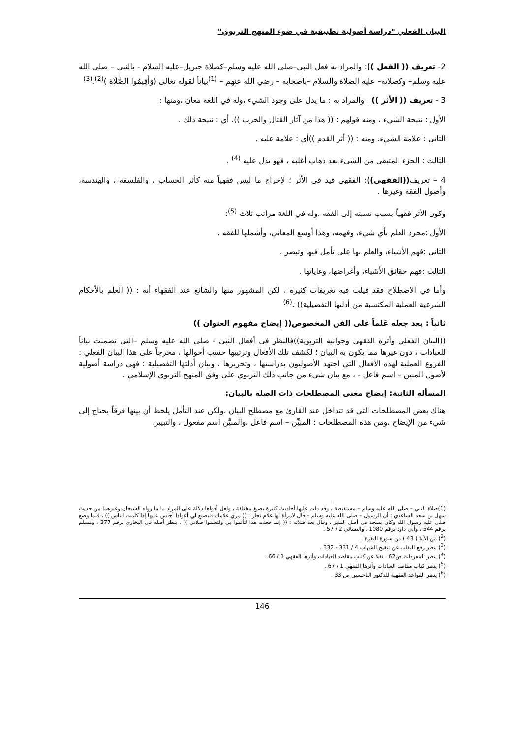البيان الفعلي "دراسة أصولية تطبيقية في ضوء المنهج التربوي"
2- تعريف (( الفعل )): والمراد به فعل النبي–صلى الله عليه وسلم–كصلاة جبريل–عليه السلام - بالنبي – صلى الله عليه وسلم– وكصلاته– عليه الصلاة والسلام –بأصحابه – رضي الله عنهم – <sup>(1)</sup>بياناً لقوله تعالى (وَأَقِيمُوا الصَّلَاةَ )<sup>(2)</sup>.<sup>(3)</sup>
3 - تعريف (( الأثر )) : والمراد به : ما يدل على وجود الشيء ،وله في اللغة معان ،ومنها :
الأول : نتيجة الشيء ، ومنه قولهم : (( هذا من آثار القتال والحرب ))، أي : نتيجة ذلك .
الثاني : علامة الشيء، ومنه : (( أثر القدم ))أي : علامة عليه .
الثالث : الجزء المتبقى من الشيء بعد ذهاب أغلبه ، فهو يدل عليه <sup>(4)</sup> .
4 – تعريف((الفقهي)): الفقهي قيد في الأثر ؛ لإخراج ما ليس فقهياً منه كأثر الحساب ، والفلسفة ، والهندسة، وأصول الفقه وغيرها .
وكون الأثر فقهياً بسبب نسبته إلى الفقه ،وله في اللغة مراتب ثلاث <sup>(5)</sup>:
الأول :مجرد العلم بأي شيء، وفهمه، وهذا أوسع المعاني، وأشملها للفقه .
الثاني :فهم الأشياء، والعلم بها على تأمل فيها وتبصر .
الثالث :فهم حقائق الأشياء، وأغراضها، وغاياتها .
وأما في الاصطلاح فقد قيلت فيه تعريفات كثيرة ، لكن المشهور منها والشائع عند الفقهاء أنه : (( العلم بالأحكام الشرعية العملية المكتسبة من أدلتها التفصيلية)) .<sup>(6)</sup>
ثانياً : بعد جعله عَلماً على الفن المخصوص(( إيضاح مفهوم العنوان ))
((البيان الفعلي وأثره الفقهي وجوانبه التربوية))فالنظر في أفعال النبي - صلى الله عليه وسلم –التي تضمنت بياناً للعبادات ، دون غيرها مما يكون به البيان ؛ لكشف تلك الأفعال وترتيبها حسب أحوالها ، مخرجاً على هذا البيان الفعلي : الفروع العملية لهذه الأفعال التي اجتهد الأصوليون بدراستها ، وتحريرها ، وبيان أدلتها التفصيلية ؛ فهي دراسة أصولية لأصول المبين – اسم فاعل - ، مع بيان شيء من جانب ذلك التربوي على وفق المنهج التربوي الإسلامي .
المسألة الثانية: إيضاح معنى المصطلحات ذات الصلة بالبيان:
هناك بعض المصطلحات التي قد تتداخل عند القارئ مع مصطلح البيان ،ولكن عند التأمل يلحظ أن بينها فرقاً يحتاج إلى شيء من الإيضاح ،ومن هذه المصطلحات : المبيِّن – اسم فاعل ،والمبيَّن اسم مفعول ، والتبيين
(1)صلاة النبي – صلى الله عليه وسلم – مستفيضة ، وقد دلت عليها أحاديث كثيرة بصيغ مختلفة ، ولعل أقواها دلالة على المراد ما ما رواه الشيخان وغيرهما من حديث سهل بن سعد الساعدي : أن الرسول – صلى الله عليه وسلم – قال لامرأة لها غلام نجار : (( مري غلامك فليصنع لي أعوادا أجلس عليها إذا كلمت الناس )) ، فلما وضع صلى عليه رسول الله وكان يسجد في أصل المنبر ، وقال بعد صلاته : (( إنما فعلت هذا لتأتموا بي ولتعلموا صلاتي )) . ينظر أصله في البخاري برقم 377 ، ومسلم برقم 544 ، وأبي داود برقم 1080 ، والنسائي 2 / 57 .
(<sup>2</sup>) من الآية ( 43 ) من سورة البقرة .
(<sup>3</sup>) ينظر رفع النقاب عن تنقيح الشهاب 4 / 331 - 332 .
(<sup>4</sup>) ينظر المفردات ص62 ، نقلا عن كتاب مقاصد العبادات وأثرها الفقهي 1 / 66 .
(<sup>5</sup>) ينظر كتاب مقاصد العبادات وأثرها الفقهي 1 / 67 .
(<sup>6</sup>) ينظر القواعد الفقهية للدكتور الباحسين ص 33 .
146